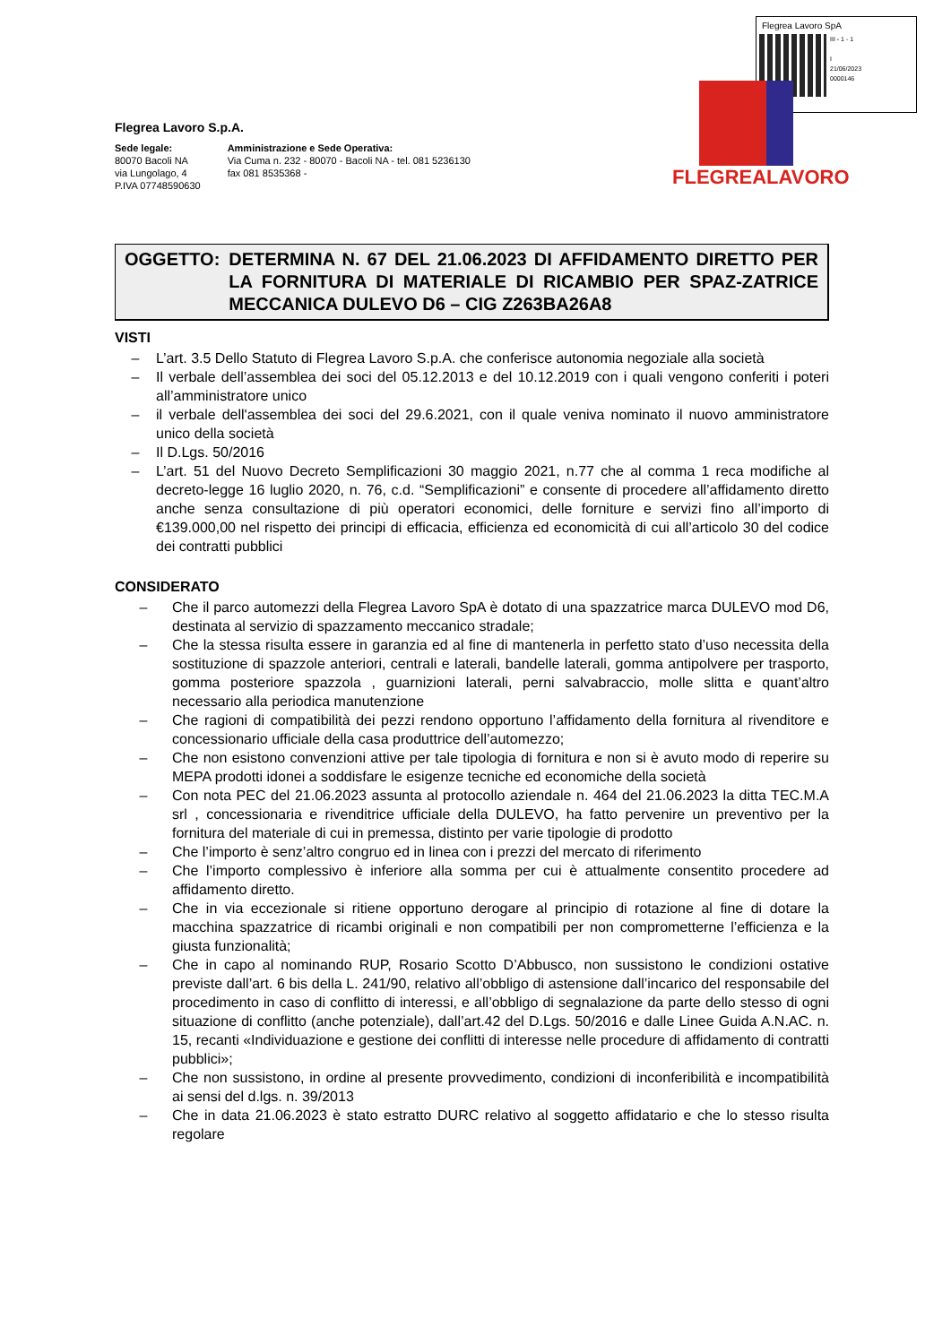Flegrea Lavoro SpA
III - 1 - 1
I
21/06/2023
0000146
FLEGREALAVORO
Flegrea Lavoro S.p.A.
Sede legale:
80070 Bacoli NA
via Lungolago, 4
P.IVA 07748590630
Amministrazione e Sede Operativa:
Via Cuma n. 232 - 80070 - Bacoli NA - tel. 081 5236130
fax 081 8535368 -
OGGETTO: DETERMINA N. 67 DEL 21.06.2023 DI AFFIDAMENTO DIRETTO PER LA FORNITURA DI MATERIALE DI RICAMBIO PER SPAZ-ZATRICE MECCANICA DULEVO D6 – CIG Z263BA26A8
VISTI
– L’art. 3.5 Dello Statuto di Flegrea Lavoro S.p.A. che conferisce autonomia negoziale alla società
– Il verbale dell’assemblea dei soci del 05.12.2013 e del 10.12.2019 con i quali vengono conferiti i poteri all’amministratore unico
– il verbale dell'assemblea dei soci del 29.6.2021, con il quale veniva nominato il nuovo amministratore unico della società
– Il D.Lgs. 50/2016
– L’art. 51 del Nuovo Decreto Semplificazioni 30 maggio 2021, n.77 che al comma 1 reca modifiche al decreto-legge 16 luglio 2020, n. 76, c.d. “Semplificazioni” e consente di procedere all’affidamento diretto anche senza consultazione di più operatori economici, delle forniture e servizi fino all’importo di €139.000,00 nel rispetto dei principi di efficacia, efficienza ed economicità di cui all’articolo 30 del codice dei contratti pubblici
CONSIDERATO
– Che il parco automezzi della Flegrea Lavoro SpA è dotato di una spazzatrice marca DULEVO mod D6, destinata al servizio di spazzamento meccanico stradale;
– Che la stessa risulta essere in garanzia ed al fine di mantenerla in perfetto stato d’uso necessita della sostituzione di spazzole anteriori, centrali e laterali, bandelle laterali, gomma antipolvere per trasporto, gomma posteriore spazzola , guarnizioni laterali, perni salvabraccio, molle slitta e quant’altro necessario alla periodica manutenzione
– Che ragioni di compatibilità dei pezzi rendono opportuno l’affidamento della fornitura al rivenditore e concessionario ufficiale della casa produttrice dell’automezzo;
– Che non esistono convenzioni attive per tale tipologia di fornitura e non si è avuto modo di reperire su MEPA prodotti idonei a soddisfare le esigenze tecniche ed economiche della società
– Con nota PEC del 21.06.2023 assunta al protocollo aziendale n. 464 del 21.06.2023 la ditta TEC.M.A srl , concessionaria e rivenditrice ufficiale della DULEVO, ha fatto pervenire un preventivo per la fornitura del materiale di cui in premessa, distinto per varie tipologie di prodotto
– Che l’importo è senz’altro congruo ed in linea con i prezzi del mercato di riferimento
– Che l’importo complessivo è inferiore alla somma per cui è attualmente consentito procedere ad affidamento diretto.
– Che in via eccezionale si ritiene opportuno derogare al principio di rotazione al fine di dotare la macchina spazzatrice di ricambi originali e non compatibili per non comprometterne l’efficienza e la giusta funzionalità;
– Che in capo al nominando RUP, Rosario Scotto D’Abbusco, non sussistono le condizioni ostative previste dall’art. 6 bis della L. 241/90, relativo all’obbligo di astensione dall’incarico del responsabile del procedimento in caso di conflitto di interessi, e all’obbligo di segnalazione da parte dello stesso di ogni situazione di conflitto (anche potenziale), dall’art.42 del D.Lgs. 50/2016 e dalle Linee Guida A.N.AC. n. 15, recanti «Individuazione e gestione dei conflitti di interesse nelle procedure di affidamento di contratti pubblici»;
– Che non sussistono, in ordine al presente provvedimento, condizioni di inconferibilità e incompatibilità ai sensi del d.lgs. n. 39/2013
– Che in data 21.06.2023 è stato estratto DURC relativo al soggetto affidatario e che lo stesso risulta regolare